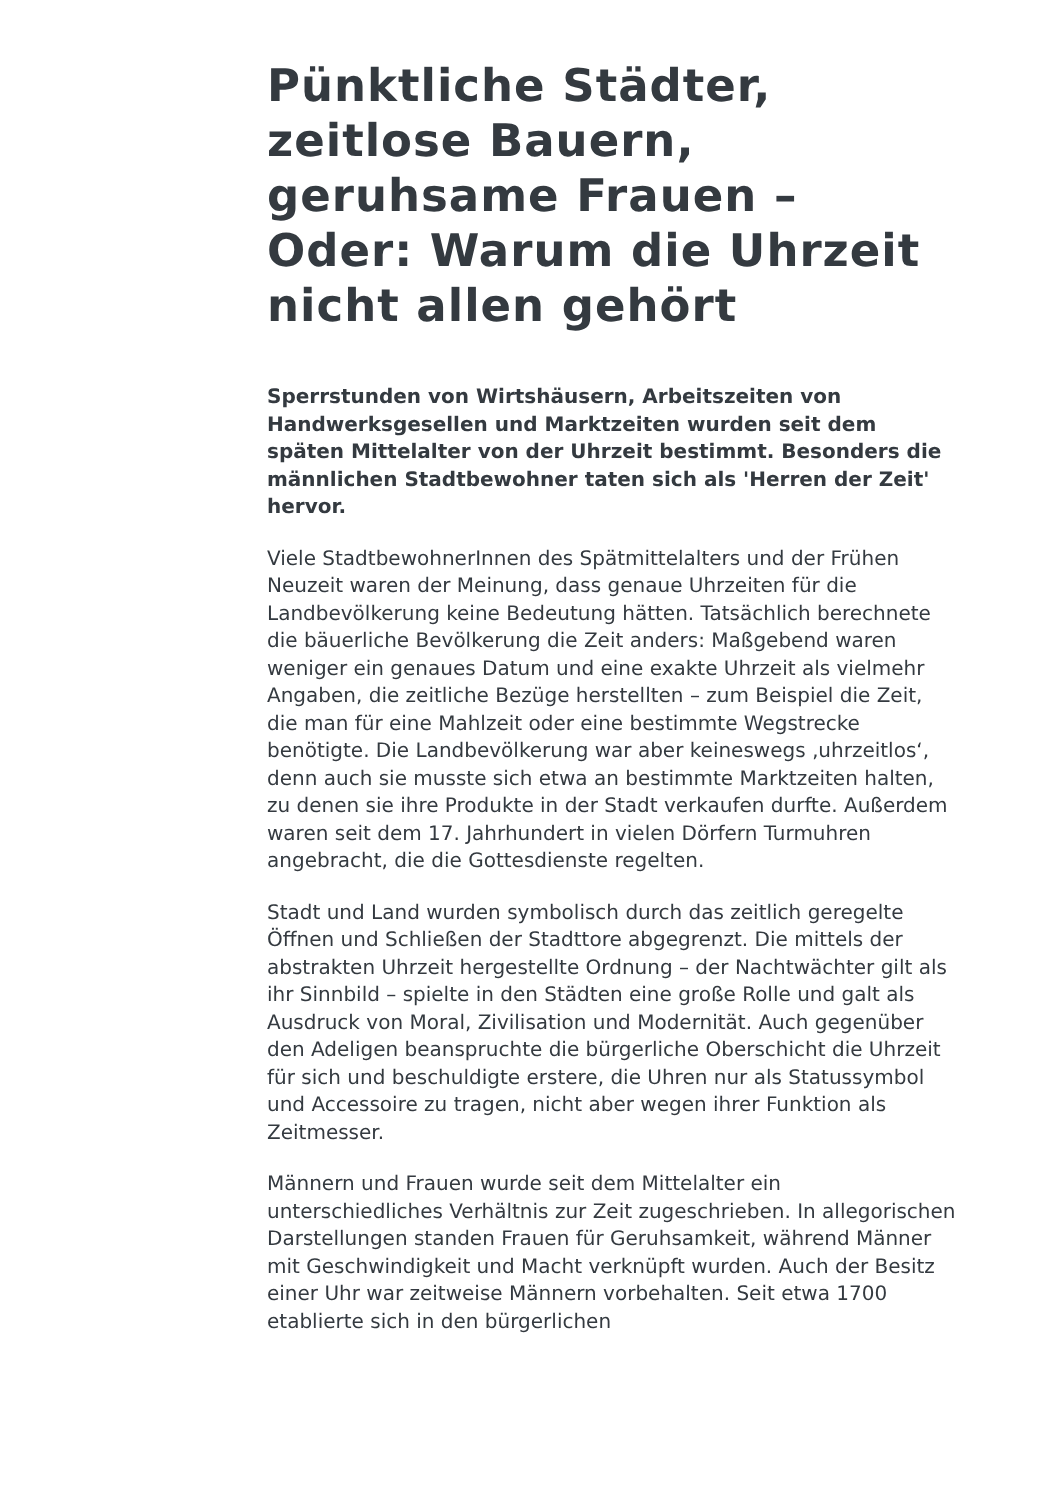Pünktliche Städter, zeitlose Bauern, geruhsame Frauen – Oder: Warum die Uhrzeit nicht allen gehört
Sperrstunden von Wirtshäusern, Arbeitszeiten von Handwerksgesellen und Marktzeiten wurden seit dem späten Mittelalter von der Uhrzeit bestimmt. Besonders die männlichen Stadtbewohner taten sich als 'Herren der Zeit' hervor.
Viele StadtbewohnerInnen des Spätmittelalters und der Frühen Neuzeit waren der Meinung, dass genaue Uhrzeiten für die Landbevölkerung keine Bedeutung hätten. Tatsächlich berechnete die bäuerliche Bevölkerung die Zeit anders: Maßgebend waren weniger ein genaues Datum und eine exakte Uhrzeit als vielmehr Angaben, die zeitliche Bezüge herstellten – zum Beispiel die Zeit, die man für eine Mahlzeit oder eine bestimmte Wegstrecke benötigte. Die Landbevölkerung war aber keineswegs ‚uhrzeitlos‘, denn auch sie musste sich etwa an bestimmte Marktzeiten halten, zu denen sie ihre Produkte in der Stadt verkaufen durfte. Außerdem waren seit dem 17. Jahrhundert in vielen Dörfern Turmuhren angebracht, die die Gottesdienste regelten.
Stadt und Land wurden symbolisch durch das zeitlich geregelte Öffnen und Schließen der Stadttore abgegrenzt. Die mittels der abstrakten Uhrzeit hergestellte Ordnung – der Nachtwächter gilt als ihr Sinnbild – spielte in den Städten eine große Rolle und galt als Ausdruck von Moral, Zivilisation und Modernität. Auch gegenüber den Adeligen beanspruchte die bürgerliche Oberschicht die Uhrzeit für sich und beschuldigte erstere, die Uhren nur als Statussymbol und Accessoire zu tragen, nicht aber wegen ihrer Funktion als Zeitmesser.
Männern und Frauen wurde seit dem Mittelalter ein unterschiedliches Verhältnis zur Zeit zugeschrieben. In allegorischen Darstellungen standen Frauen für Geruhsamkeit, während Männer mit Geschwindigkeit und Macht verknüpft wurden. Auch der Besitz einer Uhr war zeitweise Männern vorbehalten. Seit etwa 1700 etablierte sich in den bürgerlichen